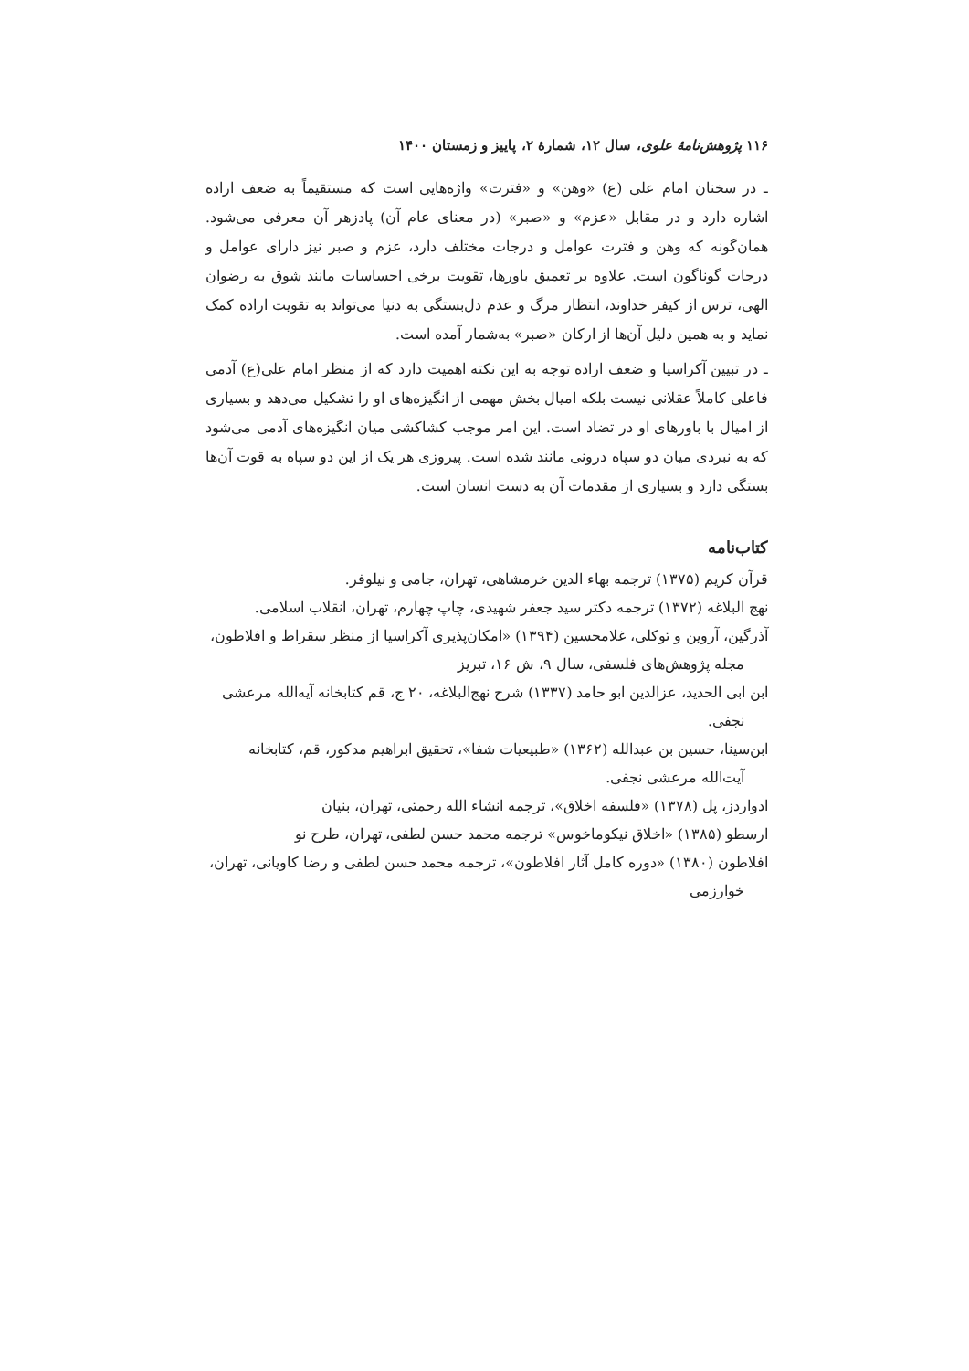۱۱۶ پژوهش‌نامهٔ علوی، سال ۱۲، شمارهٔ ۲، پاییز و زمستان ۱۴۰۰
ـ در سخنان امام علی (ع) «وهن» و «فترت» واژه‌هایی است که مستقیماً به ضعف اراده اشاره دارد و در مقابل «عزم» و «صبر» (در معنای عام آن) پادزهر آن معرفی می‌شود. همان‌گونه که وهن و فترت عوامل و درجات مختلف دارد، عزم و صبر نیز دارای عوامل و درجات گوناگون است. علاوه بر تعمیق باورها، تقویت برخی احساسات مانند شوق به رضوان الهی، ترس از کیفر خداوند، انتظار مرگ و عدم دل‌بستگی به دنیا می‌تواند به تقویت اراده کمک نماید و به همین دلیل آن‌ها از ارکان «صبر» به‌شمار آمده است.
ـ در تبیین آکراسیا و ضعف اراده توجه به این نکته اهمیت دارد که از منظر امام علی(ع) آدمی فاعلی کاملاً عقلانی نیست بلکه امیال بخش مهمی از انگیزه‌های او را تشکیل می‌دهد و بسیاری از امیال با باورهای او در تضاد است. این امر موجب کشاکشی میان انگیزه‌های آدمی می‌شود که به نبردی میان دو سپاه درونی مانند شده است. پیروزی هر یک از این دو سپاه به قوت آن‌ها بستگی دارد و بسیاری از مقدمات آن به دست انسان است.
کتاب‌نامه
قرآن کریم (۱۳۷۵) ترجمه بهاء الدین خرمشاهی، تهران، جامی و نیلوفر.
نهج البلاغه (۱۳۷۲) ترجمه دکتر سید جعفر شهیدی، چاپ چهارم، تهران، انقلاب اسلامی.
آذرگین، آروین و توکلی، غلامحسین (۱۳۹۴) «امکان‌پذیری آکراسیا از منظر سقراط و افلاطون، مجله پژوهش‌های فلسفی، سال ۹، ش ۱۶، تبریز
ابن ابی الحدید، عزالدین ابو حامد (۱۳۳۷) شرح نهج‌البلاغه، ۲۰ ج، قم کتابخانه آیه‌الله مرعشی نجفی.
ابن‌سینا، حسین بن عبدالله (۱۳۶۲) «طبیعیات شفا»، تحقیق ابراهیم مدکور، قم، کتابخانه آیت‌الله مرعشی نجفی.
ادواردز، پل (۱۳۷۸) «فلسفه اخلاق»، ترجمه انشاء الله رحمتی، تهران، بنیان
ارسطو (۱۳۸۵) «اخلاق نیکوماخوس» ترجمه محمد حسن لطفی، تهران، طرح نو
افلاطون (۱۳۸۰) «دوره کامل آثار افلاطون»، ترجمه محمد حسن لطفی و رضا کاویانی، تهران، خوارزمی